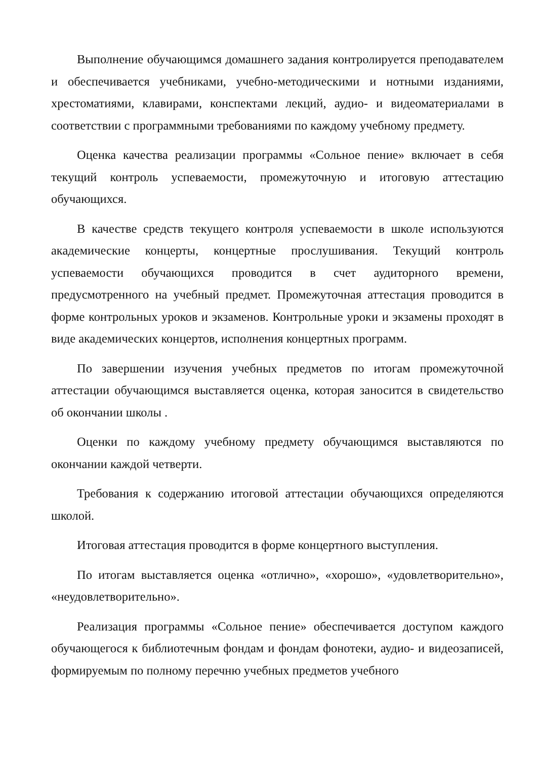Выполнение обучающимся домашнего задания контролируется преподавателем и обеспечивается учебниками, учебно-методическими и нотными изданиями, хрестоматиями, клавирами, конспектами лекций, аудио- и видеоматериалами в соответствии с программными требованиями по каждому учебному предмету.
Оценка качества реализации программы «Сольное пение» включает в себя текущий контроль успеваемости, промежуточную и итоговую аттестацию обучающихся.
В качестве средств текущего контроля успеваемости в школе используются академические концерты, концертные прослушивания. Текущий контроль успеваемости обучающихся проводится в счет аудиторного времени, предусмотренного на учебный предмет. Промежуточная аттестация проводится в форме контрольных уроков и экзаменов. Контрольные уроки и экзамены проходят в виде академических концертов, исполнения концертных программ.
По завершении изучения учебных предметов по итогам промежуточной аттестации обучающимся выставляется оценка, которая заносится в свидетельство об окончании школы .
Оценки по каждому учебному предмету обучающимся выставляются по окончании каждой четверти.
Требования к содержанию итоговой аттестации обучающихся определяются школой.
Итоговая аттестация проводится в форме концертного выступления.
По итогам выставляется оценка «отлично», «хорошо», «удовлетворительно», «неудовлетворительно».
Реализация программы «Сольное пение» обеспечивается доступом каждого обучающегося к библиотечным фондам и фондам фонотеки, аудио- и видеозаписей, формируемым по полному перечню учебных предметов учебного